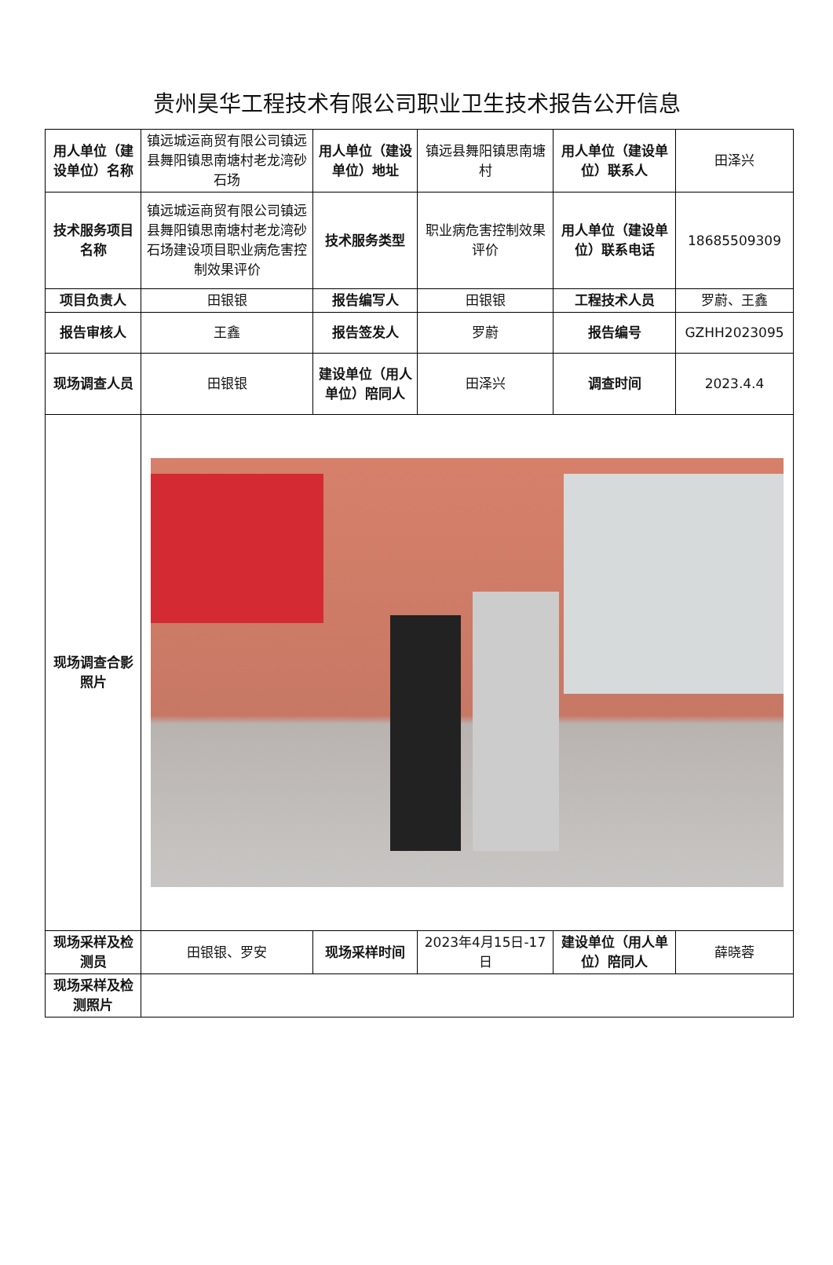贵州昊华工程技术有限公司职业卫生技术报告公开信息
| 用人单位（建设单位）名称 | 镇远城运商贸有限公司镇远县舞阳镇思南塘村老龙湾砂石场 | 用人单位（建设单位）地址 | 镇远县舞阳镇思南塘村 | 用人单位（建设单位）联系人 | 田泽兴 |
| 技术服务项目名称 | 镇远城运商贸有限公司镇远县舞阳镇思南塘村老龙湾砂石场建设项目职业病危害控制效果评价 | 技术服务类型 | 职业病危害控制效果评价 | 用人单位（建设单位）联系电话 | 18685509309 |
| 项目负责人 | 田银银 | 报告编写人 | 田银银 | 工程技术人员 | 罗蔚、王鑫 |
| 报告审核人 | 王鑫 | 报告签发人 | 罗蔚 | 报告编号 | GZHH2023095 |
| 现场调查人员 | 田银银 | 建设单位（用人单位）陪同人 | 田泽兴 | 调查时间 | 2023.4.4 |
| 现场调查合影照片 | | | | | |
| 现场采样及检测员 | 田银银、罗安 | 现场采样时间 | 2023年4月15日-17日 | 建设单位（用人单位）陪同人 | 薛晓蓉 |
| 现场采样及检测照片 | | | | | |